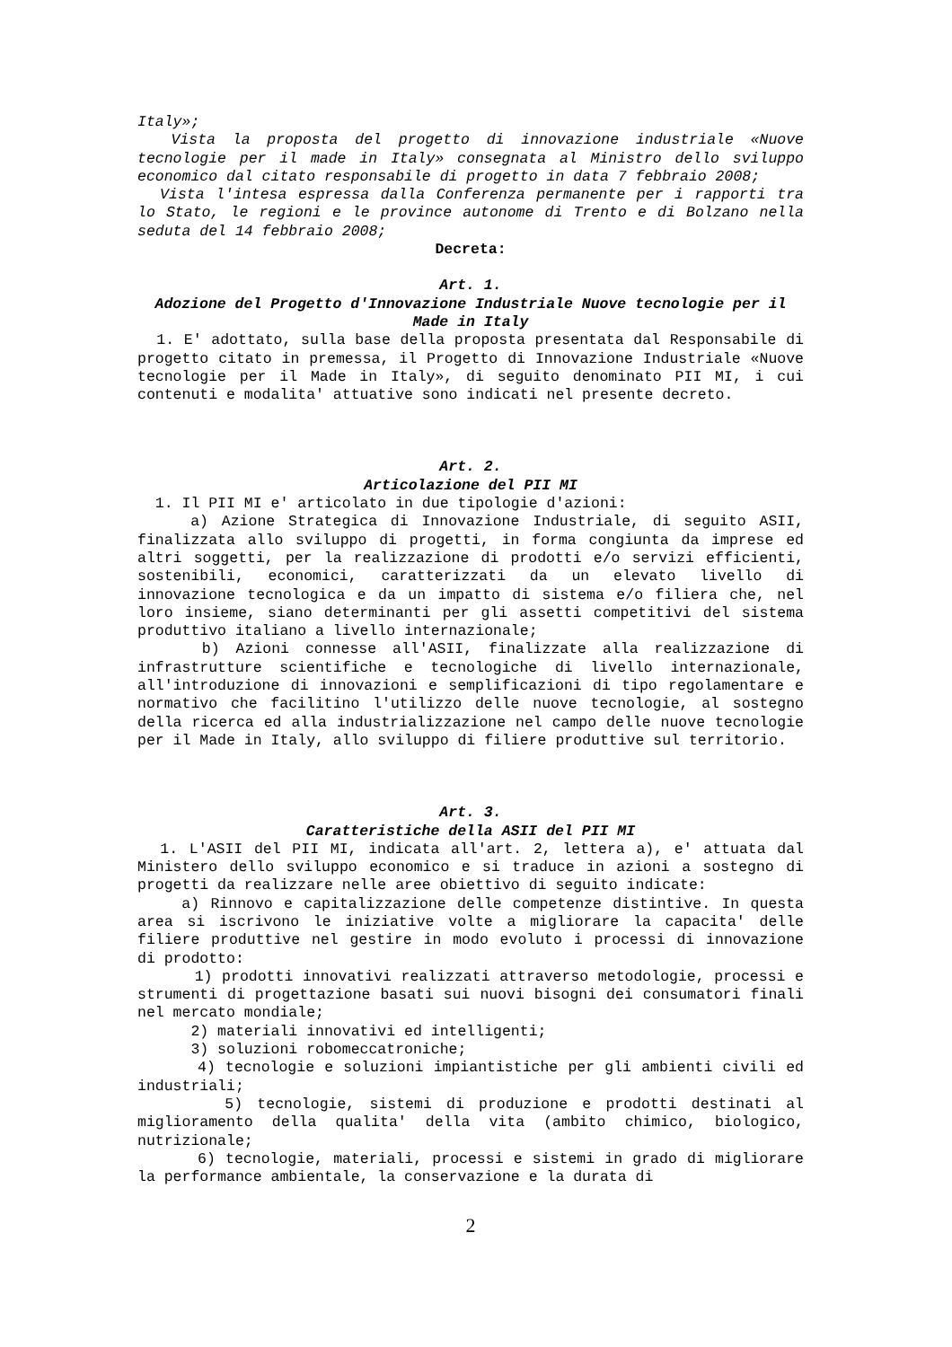Italy»;
Vista la proposta del progetto di innovazione industriale «Nuove tecnologie per il made in Italy» consegnata al Ministro dello sviluppo economico dal citato responsabile di progetto in data 7 febbraio 2008;
Vista l'intesa espressa dalla Conferenza permanente per i rapporti tra lo Stato, le regioni e le province autonome di Trento e di Bolzano nella seduta del 14 febbraio 2008;
Decreta:
Art. 1.
Adozione del Progetto d'Innovazione Industriale Nuove tecnologie per il Made in Italy
1. E' adottato, sulla base della proposta presentata dal Responsabile di progetto citato in premessa, il Progetto di Innovazione Industriale «Nuove tecnologie per il Made in Italy», di seguito denominato PII MI, i cui contenuti e modalita' attuative sono indicati nel presente decreto.
Art. 2.
Articolazione del PII MI
1. Il PII MI e' articolato in due tipologie d'azioni:
a) Azione Strategica di Innovazione Industriale, di seguito ASII, finalizzata allo sviluppo di progetti, in forma congiunta da imprese ed altri soggetti, per la realizzazione di prodotti e/o servizi efficienti, sostenibili, economici, caratterizzati da un elevato livello di innovazione tecnologica e da un impatto di sistema e/o filiera che, nel loro insieme, siano determinanti per gli assetti competitivi del sistema produttivo italiano a livello internazionale;
b) Azioni connesse all'ASII, finalizzate alla realizzazione di infrastrutture scientifiche e tecnologiche di livello internazionale, all'introduzione di innovazioni e semplificazioni di tipo regolamentare e normativo che facilitino l'utilizzo delle nuove tecnologie, al sostegno della ricerca ed alla industrializzazione nel campo delle nuove tecnologie per il Made in Italy, allo sviluppo di filiere produttive sul territorio.
Art. 3.
Caratteristiche della ASII del PII MI
1. L'ASII del PII MI, indicata all'art. 2, lettera a), e' attuata dal Ministero dello sviluppo economico e si traduce in azioni a sostegno di progetti da realizzare nelle aree obiettivo di seguito indicate:
a) Rinnovo e capitalizzazione delle competenze distintive. In questa area si iscrivono le iniziative volte a migliorare la capacita' delle filiere produttive nel gestire in modo evoluto i processi di innovazione di prodotto:
1) prodotti innovativi realizzati attraverso metodologie, processi e strumenti di progettazione basati sui nuovi bisogni dei consumatori finali nel mercato mondiale;
2) materiali innovativi ed intelligenti;
3) soluzioni robomeccatroniche;
4) tecnologie e soluzioni impiantistiche per gli ambienti civili ed industriali;
5) tecnologie, sistemi di produzione e prodotti destinati al miglioramento della qualita' della vita (ambito chimico, biologico, nutrizionale;
6) tecnologie, materiali, processi e sistemi in grado di migliorare la performance ambientale, la conservazione e la durata di
2